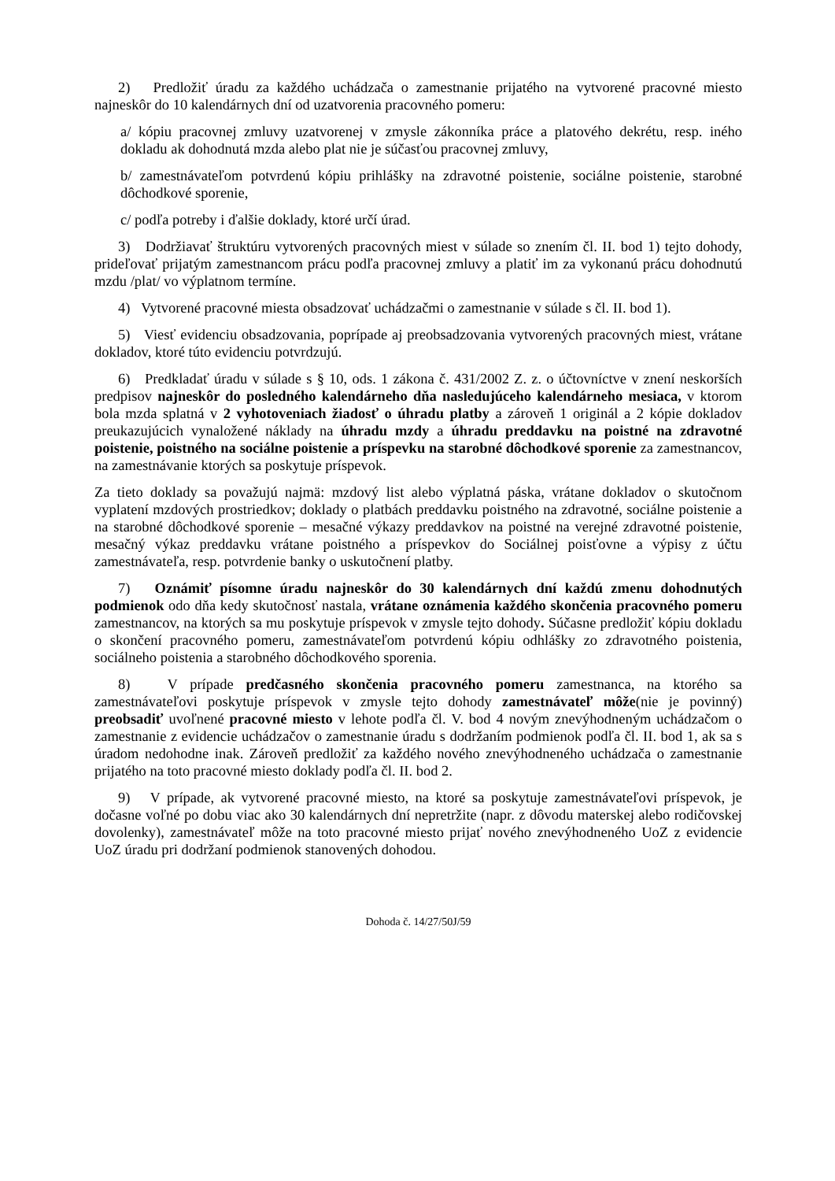2) Predložiť úradu za každého uchádzača o zamestnanie prijatého na vytvorené pracovné miesto najneskôr do 10 kalendárnych dní od uzatvorenia pracovného pomeru:
a/ kópiu pracovnej zmluvy uzatvorenej v zmysle zákonníka práce a platového dekrétu, resp. iného dokladu ak dohodnutá mzda alebo plat nie je súčasťou pracovnej zmluvy,
b/ zamestnávateľom potvrdenú kópiu prihlášky na zdravotné poistenie, sociálne poistenie, starobné dôchodkové sporenie,
c/ podľa potreby i ďalšie doklady, ktoré určí úrad.
3) Dodržiavať štruktúru vytvorených pracovných miest v súlade so znením čl. II. bod 1) tejto dohody, prideľovať prijatým zamestnancom prácu podľa pracovnej zmluvy a platiť im za vykonanú prácu dohodnutú mzdu /plat/ vo výplatnom termíne.
4) Vytvorené pracovné miesta obsadzovať uchádzačmi o zamestnanie v súlade s čl. II. bod 1).
5) Viesť evidenciu obsadzovania, poprípade aj preobsadzovania vytvorených pracovných miest, vrátane dokladov, ktoré túto evidenciu potvrdzujú.
6) Predkladať úradu v súlade s § 10, ods. 1 zákona č. 431/2002 Z. z. o účtovníctve v znení neskorších predpisov najneskôr do posledného kalendárneho dňa nasledujúceho kalendárneho mesiaca, v ktorom bola mzda splatná v 2 vyhotoveniach žiadosť o úhradu platby a zároveň 1 originál a 2 kópie dokladov preukazujúcich vynaložené náklady na úhradu mzdy a úhradu preddavku na poistné na zdravotné poistenie, poistného na sociálne poistenie a príspevku na starobné dôchodkové sporenie za zamestnancov, na zamestnávanie ktorých sa poskytuje príspevok.
Za tieto doklady sa považujú najmä: mzdový list alebo výplatná páska, vrátane dokladov o skutočnom vyplatení mzdových prostriedkov; doklady o platbách preddavku poistného na zdravotné, sociálne poistenie a na starobné dôchodkové sporenie – mesačné výkazy preddavkov na poistné na verejné zdravotné poistenie, mesačný výkaz preddavku vrátane poistného a príspevkov do Sociálnej poisťovne a výpisy z účtu zamestnávateľa, resp. potvrdenie banky o uskutočnení platby.
7) Oznámiť písomne úradu najneskôr do 30 kalendárnych dní každú zmenu dohodnutých podmienok odo dňa kedy skutočnosť nastala, vrátane oznámenia každého skončenia pracovného pomeru zamestnancov, na ktorých sa mu poskytuje príspevok v zmysle tejto dohody. Súčasne predložiť kópiu dokladu o skončení pracovného pomeru, zamestnávateľom potvrdenú kópiu odhlášky zo zdravotného poistenia, sociálneho poistenia a starobného dôchodkového sporenia.
8) V prípade predčasného skončenia pracovného pomeru zamestnanca, na ktorého sa zamestnávateľovi poskytuje príspevok v zmysle tejto dohody zamestnávateľ môže(nie je povinný) preobsadiť uvoľnené pracovné miesto v lehote podľa čl. V. bod 4 novým znevýhodneným uchádzačom o zamestnanie z evidencie uchádzačov o zamestnanie úradu s dodržaním podmienok podľa čl. II. bod 1, ak sa s úradom nedohodne inak. Zároveň predložiť za každého nového znevýhodneného uchádzača o zamestnanie prijatého na toto pracovné miesto doklady podľa čl. II. bod 2.
9) V prípade, ak vytvorené pracovné miesto, na ktoré sa poskytuje zamestnávateľovi príspevok, je dočasne voľné po dobu viac ako 30 kalendárnych dní nepretržite (napr. z dôvodu materskej alebo rodičovskej dovolenky), zamestnávateľ môže na toto pracovné miesto prijať nového znevýhodneného UoZ z evidencie UoZ úradu pri dodržaní podmienok stanovených dohodou.
Dohoda č. 14/27/50J/59